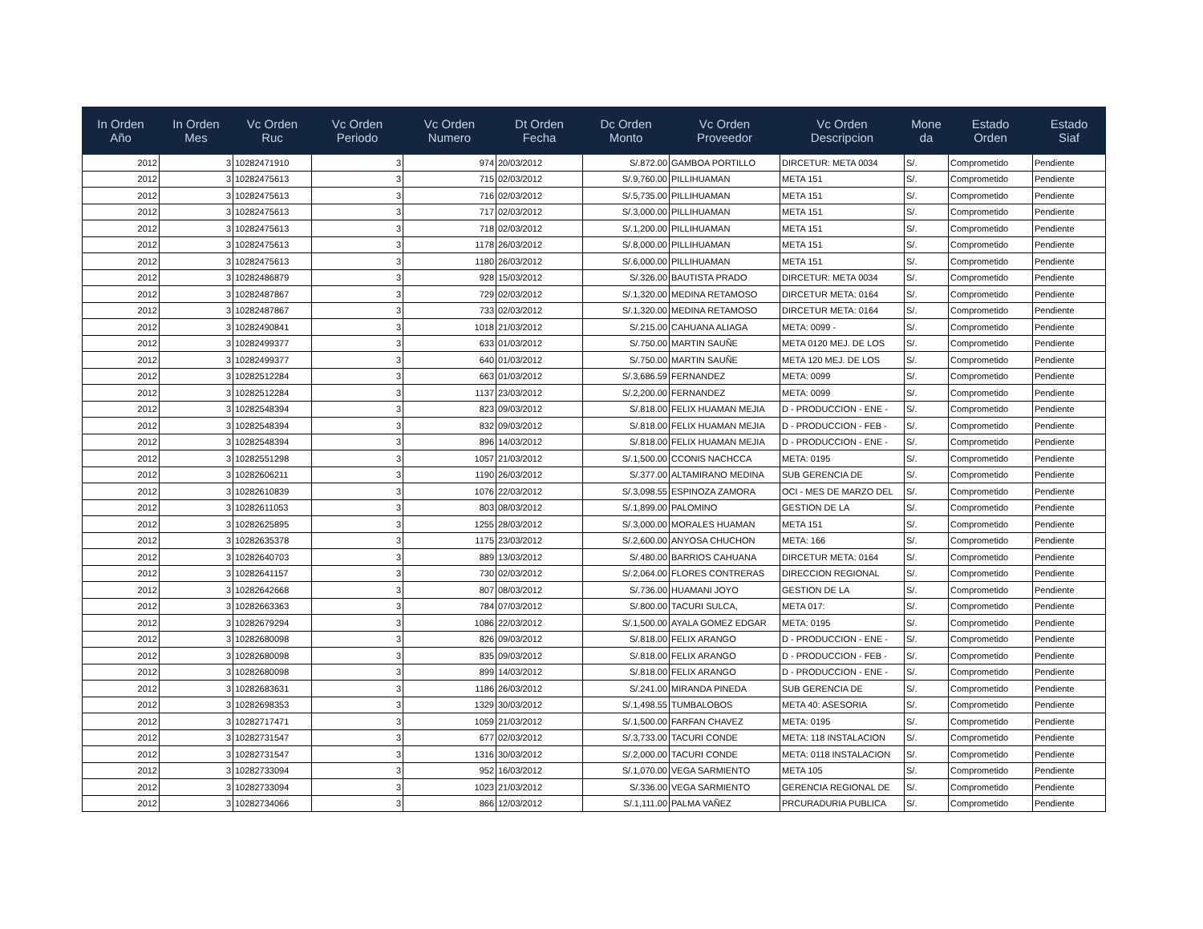| In Orden Año | In Orden Mes | Vc Orden Ruc | Vc Orden Periodo | Vc Orden Numero | Dt Orden Fecha | Dc Orden Monto | Vc Orden Proveedor | Vc Orden Descripcion | Mone da | Estado Orden | Estado Siaf |
| --- | --- | --- | --- | --- | --- | --- | --- | --- | --- | --- | --- |
| 2012 | 3 | 10282471910 | 3 | 974 | 20/03/2012 | S/.872.00 | GAMBOA PORTILLO | DIRCETUR: META 0034 | S/. | Comprometido | Pendiente |
| 2012 | 3 | 10282475613 | 3 | 715 | 02/03/2012 | S/.9,760.00 | PILLIHUAMAN | META 151 | S/. | Comprometido | Pendiente |
| 2012 | 3 | 10282475613 | 3 | 716 | 02/03/2012 | S/.5,735.00 | PILLIHUAMAN | META 151 | S/. | Comprometido | Pendiente |
| 2012 | 3 | 10282475613 | 3 | 717 | 02/03/2012 | S/.3,000.00 | PILLIHUAMAN | META 151 | S/. | Comprometido | Pendiente |
| 2012 | 3 | 10282475613 | 3 | 718 | 02/03/2012 | S/.1,200.00 | PILLIHUAMAN | META 151 | S/. | Comprometido | Pendiente |
| 2012 | 3 | 10282475613 | 3 | 1178 | 26/03/2012 | S/.8,000.00 | PILLIHUAMAN | META 151 | S/. | Comprometido | Pendiente |
| 2012 | 3 | 10282475613 | 3 | 1180 | 26/03/2012 | S/.6,000.00 | PILLIHUAMAN | META 151 | S/. | Comprometido | Pendiente |
| 2012 | 3 | 10282486879 | 3 | 928 | 15/03/2012 | S/.326.00 | BAUTISTA PRADO | DIRCETUR: META 0034 | S/. | Comprometido | Pendiente |
| 2012 | 3 | 10282487867 | 3 | 729 | 02/03/2012 | S/.1,320.00 | MEDINA RETAMOSO | DIRCETUR META: 0164 | S/. | Comprometido | Pendiente |
| 2012 | 3 | 10282487867 | 3 | 733 | 02/03/2012 | S/.1,320.00 | MEDINA RETAMOSO | DIRCETUR META: 0164 | S/. | Comprometido | Pendiente |
| 2012 | 3 | 10282490841 | 3 | 1018 | 21/03/2012 | S/.215.00 | CAHUANA ALIAGA | META: 0099 - | S/. | Comprometido | Pendiente |
| 2012 | 3 | 10282499377 | 3 | 633 | 01/03/2012 | S/.750.00 | MARTIN SAUÑE | META 0120 MEJ. DE LOS | S/. | Comprometido | Pendiente |
| 2012 | 3 | 10282499377 | 3 | 640 | 01/03/2012 | S/.750.00 | MARTIN SAUÑE | META 120 MEJ. DE LOS | S/. | Comprometido | Pendiente |
| 2012 | 3 | 10282512284 | 3 | 663 | 01/03/2012 | S/.3,686.59 | FERNANDEZ | META: 0099 | S/. | Comprometido | Pendiente |
| 2012 | 3 | 10282512284 | 3 | 1137 | 23/03/2012 | S/.2,200.00 | FERNANDEZ | META: 0099 | S/. | Comprometido | Pendiente |
| 2012 | 3 | 10282548394 | 3 | 823 | 09/03/2012 | S/.818.00 | FELIX HUAMAN MEJIA | D - PRODUCCION - ENE - | S/. | Comprometido | Pendiente |
| 2012 | 3 | 10282548394 | 3 | 832 | 09/03/2012 | S/.818.00 | FELIX HUAMAN MEJIA | D - PRODUCCION - FEB - | S/. | Comprometido | Pendiente |
| 2012 | 3 | 10282548394 | 3 | 896 | 14/03/2012 | S/.818.00 | FELIX HUAMAN MEJIA | D - PRODUCCION - ENE - | S/. | Comprometido | Pendiente |
| 2012 | 3 | 10282551298 | 3 | 1057 | 21/03/2012 | S/.1,500.00 | CCONIS NACHCCA | META: 0195 | S/. | Comprometido | Pendiente |
| 2012 | 3 | 10282606211 | 3 | 1190 | 26/03/2012 | S/.377.00 | ALTAMIRANO MEDINA | SUB GERENCIA DE | S/. | Comprometido | Pendiente |
| 2012 | 3 | 10282610839 | 3 | 1076 | 22/03/2012 | S/.3,098.55 | ESPINOZA ZAMORA | OCI - MES DE MARZO DEL | S/. | Comprometido | Pendiente |
| 2012 | 3 | 10282611053 | 3 | 803 | 08/03/2012 | S/.1,899.00 | PALOMINO | GESTION DE LA | S/. | Comprometido | Pendiente |
| 2012 | 3 | 10282625895 | 3 | 1255 | 28/03/2012 | S/.3,000.00 | MORALES HUAMAN | META 151 | S/. | Comprometido | Pendiente |
| 2012 | 3 | 10282635378 | 3 | 1175 | 23/03/2012 | S/.2,600.00 | ANYOSA CHUCHON | META: 166 | S/. | Comprometido | Pendiente |
| 2012 | 3 | 10282640703 | 3 | 889 | 13/03/2012 | S/.480.00 | BARRIOS CAHUANA | DIRCETUR META: 0164 | S/. | Comprometido | Pendiente |
| 2012 | 3 | 10282641157 | 3 | 730 | 02/03/2012 | S/.2,064.00 | FLORES CONTRERAS | DIRECCION REGIONAL | S/. | Comprometido | Pendiente |
| 2012 | 3 | 10282642668 | 3 | 807 | 08/03/2012 | S/.736.00 | HUAMANI JOYO | GESTION DE LA | S/. | Comprometido | Pendiente |
| 2012 | 3 | 10282663363 | 3 | 784 | 07/03/2012 | S/.800.00 | TACURI SULCA, | META 017: | S/. | Comprometido | Pendiente |
| 2012 | 3 | 10282679294 | 3 | 1086 | 22/03/2012 | S/.1,500.00 | AYALA GOMEZ EDGAR | META: 0195 | S/. | Comprometido | Pendiente |
| 2012 | 3 | 10282680098 | 3 | 826 | 09/03/2012 | S/.818.00 | FELIX ARANGO | D - PRODUCCION - ENE - | S/. | Comprometido | Pendiente |
| 2012 | 3 | 10282680098 | 3 | 835 | 09/03/2012 | S/.818.00 | FELIX ARANGO | D - PRODUCCION - FEB - | S/. | Comprometido | Pendiente |
| 2012 | 3 | 10282680098 | 3 | 899 | 14/03/2012 | S/.818.00 | FELIX ARANGO | D - PRODUCCION - ENE - | S/. | Comprometido | Pendiente |
| 2012 | 3 | 10282683631 | 3 | 1186 | 26/03/2012 | S/.241.00 | MIRANDA PINEDA | SUB GERENCIA DE | S/. | Comprometido | Pendiente |
| 2012 | 3 | 10282698353 | 3 | 1329 | 30/03/2012 | S/.1,498.55 | TUMBALOBOS | META 40: ASESORIA | S/. | Comprometido | Pendiente |
| 2012 | 3 | 10282717471 | 3 | 1059 | 21/03/2012 | S/.1,500.00 | FARFAN CHAVEZ | META: 0195 | S/. | Comprometido | Pendiente |
| 2012 | 3 | 10282731547 | 3 | 677 | 02/03/2012 | S/.3,733.00 | TACURI CONDE | META: 118 INSTALACION | S/. | Comprometido | Pendiente |
| 2012 | 3 | 10282731547 | 3 | 1316 | 30/03/2012 | S/.2,000.00 | TACURI CONDE | META: 0118 INSTALACION | S/. | Comprometido | Pendiente |
| 2012 | 3 | 10282733094 | 3 | 952 | 16/03/2012 | S/.1,070.00 | VEGA SARMIENTO | META 105 | S/. | Comprometido | Pendiente |
| 2012 | 3 | 10282733094 | 3 | 1023 | 21/03/2012 | S/.336.00 | VEGA SARMIENTO | GERENCIA REGIONAL DE | S/. | Comprometido | Pendiente |
| 2012 | 3 | 10282734066 | 3 | 866 | 12/03/2012 | S/.1,111.00 | PALMA VAÑEZ | PRCURADURIA PUBLICA | S/. | Comprometido | Pendiente |